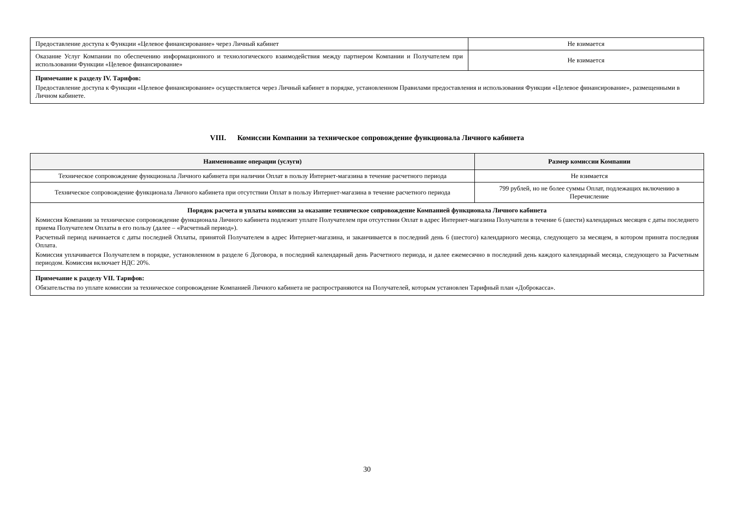| Предоставление доступа к Функции «Целевое финансирование» через Личный кабинет | Не взимается |
| Оказание Услуг Компании по обеспечению информационного и технологического взаимодействия между партнером Компании и Получателем при использовании Функции «Целевое финансирование» | Не взимается |
| Примечание к разделу IV. Тарифов: Предоставление доступа к Функции «Целевое финансирование» осуществляется через Личный кабинет в порядке, установленном Правилами предоставления и использования Функции «Целевое финансирование», размещенными в Личном кабинете. | |
VIII. Комиссии Компании за техническое сопровождение функционала Личного кабинета
| Наименование операции (услуги) | Размер комиссии Компании |
| --- | --- |
| Техническое сопровождение функционала Личного кабинета при наличии Оплат в пользу Интернет-магазина в течение расчетного периода | Не взимается |
| Техническое сопровождение функционала Личного кабинета при отсутствии Оплат в пользу Интернет-магазина в течение расчетного периода | 799 рублей, но не более суммы Оплат, подлежащих включению в Перечисление |
| Порядок расчета и уплаты комиссии за оказание техническое сопровождение Компанией функционала Личного кабинета Комиссия Компании за техническое сопровождение функционала Личного кабинета подлежит уплате Получателем при отсутствии Оплат в адрес Интернет-магазина Получателя в течение 6 (шести) календарных месяцев с даты последнего приема Получателем Оплаты в его пользу (далее – «Расчетный период»). Расчетный период начинается с даты последней Оплаты, принятой Получателем в адрес Интернет-магазина, и заканчивается в последний день 6 (шестого) календарного месяца, следующего за месяцем, в котором принята последняя Оплата. Комиссия уплачивается Получателем в порядке, установленном в разделе 6 Договора, в последний календарный день Расчетного периода, и далее ежемесячно в последний день каждого календарный месяца, следующего за Расчетным периодом. Комиссия включает НДС 20%. | |
| Примечание к разделу VII. Тарифов: Обязательства по уплате комиссии за техническое сопровождение Компанией Личного кабинета не распространяются на Получателей, которым установлен Тарифный план «Доброкасса». | |
30